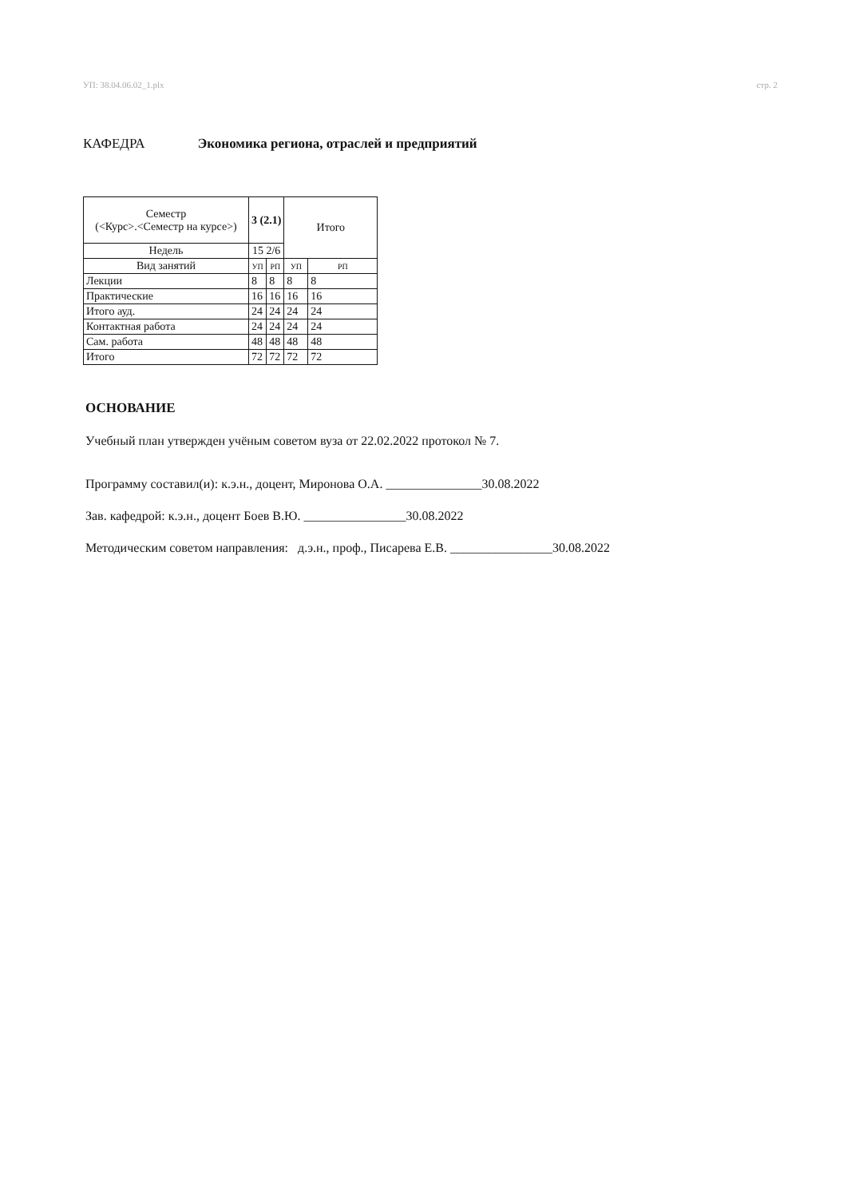УП: 38.04.06.02_1.plx стр. 2
КАФЕДРА Экономика региона, отраслей и предприятий
| Семестр (<Курс>.<Семестр на курсе>) | 3 (2.1) | | Итого | |
| --- | --- | --- | --- | --- |
| Недель | 15 2/6 | | | |
| Вид занятий | УП | РП | УП | РП |
| Лекции | 8 | 8 | 8 | 8 |
| Практические | 16 | 16 | 16 | 16 |
| Итого ауд. | 24 | 24 | 24 | 24 |
| Контактная работа | 24 | 24 | 24 | 24 |
| Сам. работа | 48 | 48 | 48 | 48 |
| Итого | 72 | 72 | 72 | 72 |
ОСНОВАНИЕ
Учебный план утвержден учёным советом вуза от 22.02.2022 протокол № 7.
Программу составил(и): к.э.н., доцент, Миронова О.А. _______________30.08.2022
Зав. кафедрой: к.э.н., доцент Боев В.Ю. ________________30.08.2022
Методическим советом направления: д.э.н., проф., Писарева Е.В. ________________30.08.2022